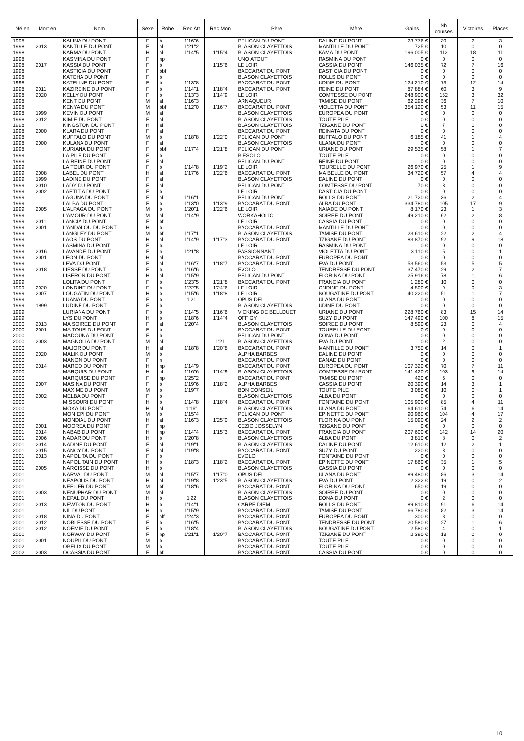| Né en | Mort en | Nom | Sexe | Robe | Rec Att | Rec Mon | Père | Mère | Gains | Nb courses | Victoires | Places |
| --- | --- | --- | --- | --- | --- | --- | --- | --- | --- | --- | --- | --- |
| 1998 | | KALINA DU PONT | F | b | 1'16"6 | | PELICAN DU PONT | DALINE DU PONT | 23 776 € | 30 | 2 | 3 |
| 1998 | 2013 | KANTILLE DU PONT | F | al | 1'21"2 | | BLASON CLAYETTOIS | MANTILLE DU PONT | 725 € | 10 | 0 | 0 |
| 1998 | | KARMA DU PONT | H | al | 1'14"5 | 1'15"4 | BLASON CLAYETTOIS | KAMA DU PONT | 196 005 € | 112 | 18 | 11 |
| 1998 | | KASMINA DU PONT | F | np | | | UNO ATOUT | RASMINA DU PONT | 0 € | 0 | 0 | 0 |
| 1998 | 2017 | KASSIA DU PONT | F | b | | 1'15"6 | LE LOIR | CASSIA DU PONT | 146 035 € | 72 | 7 | 16 |
| 1998 | | KASTICIA DU PONT | F | bbf | | | BACCARAT DU PONT | DASTICIA DU PONT | 0 € | 0 | 0 | 0 |
| 1998 | | KATCHA DU PONT | F | b | | | BLASON CLAYETTOIS | ROLLS DU PONT | 0 € | 0 | 0 | 0 |
| 1998 | | KATELINE DU PONT | F | b | 1'13"8 | | BACCARAT DU PONT | UDINE DU PONT | 124 210 € | 73 | 12 | 14 |
| 1998 | 2011 | KAZIREINE DU PONT | F | b | 1'14"1 | 1'18"4 | BACCARAT DU PONT | REINE DU PONT | 87 884 € | 60 | 3 | 9 |
| 1998 | 2020 | KELLY DU PONT | F | b | 1'13"3 | 1'14"9 | LE LOIR | COMTESSE DU PONT | 248 900 € | 152 | 3 | 32 |
| 1998 | | KENT DU PONT | M | al | 1'16"3 | | ARNAQUEUR | TAMISE DU PONT | 62 296 € | 36 | 7 | 10 |
| 1998 | | KENYA DU PONT | M | bbf | 1'12"0 | 1'16"7 | BACCARAT DU PONT | VIOLETTA DU PONT | 354 120 € | 53 | 11 | 15 |
| 1998 | 1999 | KEVIN DU PONT | M | al | | | BLASON CLAYETTOIS | EUROPEA DU PONT | 0 € | 0 | 0 | 0 |
| 1998 | 2012 | KIMIE DU PONT | F | al | | | BLASON CLAYETTOIS | TOUTE PILE | 0 € | 0 | 0 | 0 |
| 1998 | | KINGSTON DU PONT | H | al | | | BLASON CLAYETTOIS | TZIGANE DU PONT | 0 € | 7 | 0 | 0 |
| 1998 | 2000 | KLARA DU PONT | F | al | | | BACCARAT DU PONT | REINATA DU PONT | 0 € | 0 | 0 | 0 |
| 1998 | | KUFFALO DU PONT | M | b | 1'18"8 | 1'22"0 | PELICAN DU PONT | BUFFALO DU PONT | 6 185 € | 41 | 1 | 4 |
| 1998 | 2000 | KULANA DU PONT | F | al | | | BLASON CLAYETTOIS | ULANA DU PONT | 0 € | 0 | 0 | 0 |
| 1998 | | KURIANA DU PONT | F | bbf | 1'17"4 | 1'21"8 | PELICAN DU PONT | URIANE DU PONT | 29 535 € | 58 | 1 | 7 |
| 1999 | | LA PILE DU PONT | F | b | | | BIESOLO | TOUTE PILE | 0 € | 0 | 0 | 0 |
| 1999 | | LA REINE DU PONT | F | al | | | PELICAN DU PONT | REINE DU PONT | 0 € | 0 | 0 | 0 |
| 1999 | | LA TOUR DU PONT | F | b | 1'14"8 | 1'19"2 | LE LOIR | TOURELLE DU PONT | 26 970 € | 25 | 1 | 9 |
| 1999 | 2008 | LABEL DU PONT | H | al | 1'17"6 | 1'22"6 | BACCARAT DU PONT | MA BELLE DU PONT | 34 720 € | 57 | 4 | 4 |
| 1999 | 1999 | LADINE DU PONT | F | al | | | BLASON CLAYETTOIS | DALINE DU PONT | 0 € | 0 | 0 | 0 |
| 1999 | 2010 | LADY DU PONT | F | al | | | PELICAN DU PONT | COMTESSE DU PONT | 70 € | 3 | 0 | 0 |
| 1999 | 2002 | LAETITIA DU PONT | F | b | | | LE LOIR | DASTICIA DU PONT | 0 € | 0 | 0 | 0 |
| 1999 | | LAGUNA DU PONT | F | al | 1'16"1 | | PELICAN DU PONT | ROLLS DU PONT | 21 720 € | 36 | 2 | 4 |
| 1999 | | LALBA DU PONT | F | b | 1'13"0 | 1'13"9 | BACCARAT DU PONT | ALBA DU PONT | 334 780 € | 105 | 17 | 9 |
| 1999 | 2005 | L'ALPAGA DU PONT | M | b | 1'20"1 | 1'22"6 | LE LOIR | NAIADE DU PONT | 8 170 € | 23 | 1 | 3 |
| 1999 | | L'AMOUR DU PONT | M | al | 1'14"9 | | WORKAHOLIC | SOIREE DU PONT | 49 210 € | 62 | 2 | 8 |
| 1999 | 2011 | LANCIA DU PONT | F | bf | | | LE LOIR | CASSIA DU PONT | 0 € | 0 | 0 | 0 |
| 1999 | 2001 | L'ANDALOU DU PONT | H | b | | | BACCARAT DU PONT | MANTILLE DU PONT | 0 € | 0 | 0 | 0 |
| 1999 | | LANGLEY DU PONT | M | bf | 1'17"1 | | BLASON CLAYETTOIS | TAMISE DU PONT | 23 610 € | 22 | 2 | 4 |
| 1999 | | LAOS DU PONT | H | al | 1'14"9 | 1'17"3 | BACCARAT DU PONT | TZIGANE DU PONT | 83 870 € | 92 | 9 | 18 |
| 1999 | | LASMINA DU PONT | F | b | | | LE LOIR | RASMINA DU PONT | 0 € | 0 | 0 | 0 |
| 1999 | 2016 | LAVANDE DU PONT | F | n | 1'21"8 | | PASSIONNANT | VIOLETTA DU PONT | 3 110 € | 5 | 0 | 1 |
| 1999 | 2001 | LEON DU PONT | H | al | | | BACCARAT DU PONT | EUROPEA DU PONT | 0 € | 0 | 0 | 0 |
| 1999 | | LEVA DU PONT | F | al | 1'16"7 | 1'18"7 | BACCARAT DU PONT | EVA DU PONT | 53 560 € | 53 | 5 | 5 |
| 1999 | 2018 | LIESSE DU PONT | F | b | 1'16"6 | | EVOLO | TENDRESSE DU PONT | 37 470 € | 29 | 2 | 7 |
| 1999 | | LISERON DU PONT | H | al | 1'15"9 | | PELICAN DU PONT | FLORINA DU PONT | 25 916 € | 78 | 1 | 6 |
| 1999 | | LOLITA DU PONT | F | b | 1'23"5 | 1'21"8 | BACCARAT DU PONT | FRANCIA DU PONT | 1 280 € | 10 | 0 | 0 |
| 1999 | 2020 | LONDINE DU PONT | F | b | 1'22"5 | 1'24"6 | LE LOIR | ONDINE DU PONT | 4 500 € | 9 | 0 | 3 |
| 1999 | 2007 | LOUGATIN DU PONT | H | b | 1'15"6 | 1'18"8 | LE LOIR | NOUGATINE DU PONT | 40 220 € | 51 | 1 | 7 |
| 1999 | | LUANA DU PONT | F | b | 1'21 | | OPUS DEI | ULANA DU PONT | 0 € | 0 | 0 | 0 |
| 1999 | 1999 | LUDINE DU PONT | F | b | | | BLASON CLAYETTOIS | UDINE DU PONT | 0 € | 0 | 0 | 0 |
| 1999 | | LURIANA DU PONT | F | b | 1'14"5 | 1'16"6 | VICKING DE BELLOUET | URIANE DU PONT | 228 760 € | 83 | 15 | 14 |
| 1999 | | LYS DU PONT | H | b | 1'18"6 | 1'14"4 | OFF GY | SUZY DU PONT | 147 490 € | 100 | 8 | 15 |
| 2000 | 2013 | MA SOIREE DU PONT | F | al | 1'20"4 | | BLASON CLAYETTOIS | SOIREE DU PONT | 8 590 € | 23 | 0 | 4 |
| 2000 | 2001 | MA TOUR DU PONT | F | b | | | BACCARAT DU PONT | TOURELLE DU PONT | 0 € | 0 | 0 | 0 |
| 2000 | | MADOUNA DU PONT | F | b | | | PELICAN DU PONT | DONA DU PONT | 0 € | 0 | 0 | 0 |
| 2000 | 2003 | MAGNOLIA DU PONT | M | al | | 1'21 | BLASON CLAYETTOIS | EVA DU PONT | 0 € | 2 | 0 | 0 |
| 2000 | | MAJOR DU PONT | H | al | 1'18"8 | 1'20"8 | BACCARAT DU PONT | MANTILLE DU PONT | 3 750 € | 14 | 0 | 1 |
| 2000 | 2020 | MALIK DU PONT | M | b | | | ALPHA BARBES | DALINE DU PONT | 0 € | 0 | 0 | 0 |
| 2000 | | MANON DU PONT | F | n | | | BACCARAT DU PONT | DANAE DU PONT | 0 € | 0 | 0 | 0 |
| 2000 | 2014 | MARCO DU PONT | H | np | 1'14"9 | | BACCARAT DU PONT | EUROPEA DU PONT | 107 320 € | 70 | 7 | 11 |
| 2000 | | MARQUIS DU PONT | H | al | 1'16"6 | 1'14"9 | BLASON CLAYETTOIS | COMTESSE DU PONT | 141 420 € | 103 | 9 | 14 |
| 2000 | | MARQUISE DU PONT | F | np | 1'25"2 | | BACCARAT DU PONT | TAMISE DU PONT | 420 € | 6 | 0 | 0 |
| 2000 | 2007 | MASINA DU PONT | F | b | 1'19"6 | 1'18"2 | ALPHA BARBES | CASSIA DU PONT | 20 390 € | 14 | 3 | 1 |
| 2000 | | MAXIME DU PONT | M | b | 1'19"7 | | BON CONSEIL | TOUTE PILE | 3 080 € | 10 | 0 | 1 |
| 2000 | 2002 | MELBA DU PONT | F | b | | | BLASON CLAYETTOIS | ALBA DU PONT | 0 € | 0 | 0 | 0 |
| 2000 | | MISSOURI DU PONT | H | b | 1'14"8 | 1'18"4 | BACCARAT DU PONT | FONTAINE DU PONT | 105 900 € | 85 | 4 | 11 |
| 2000 | | MOKA DU PONT | H | al | 1'16" | | BLASON CLAYETTOIS | ULANA DU PONT | 64 610 € | 74 | 6 | 14 |
| 2000 | | MON EPI DU PONT | M | b | 1'15"4 | | PELICAN DU PONT | EPINETTE DU PONT | 90 960 € | 104 | 4 | 17 |
| 2000 | | MONDIAL DU PONT | H | al | 1'16"3 | 1'25"0 | BLASON CLAYETTOIS | FLORINA DU PONT | 15 090 € | 24 | 2 | 2 |
| 2000 | 2001 | MOOREA DU PONT | F | np | | | CEZIO JOSSELYN | TZIGANE DU PONT | 0 € | 0 | 0 | 0 |
| 2001 | 2014 | NABAB DU PONT | H | np | 1'14"4 | 1'15"3 | BACCARAT DU PONT | FRANCIA DU PONT | 207 600 € | 142 | 14 | 20 |
| 2001 | 2006 | NADAR DU PONT | H | b | 1'20"8 | | BLASON CLAYETTOIS | ALBA DU PONT | 3 810 € | 8 | 0 | 2 |
| 2001 | 2014 | NADINE DU PONT | F | al | 1'19"1 | | BLASON CLAYETTOIS | DALINE DU PONT | 12 610 € | 12 | 2 | 1 |
| 2001 | 2015 | NANCY DU PONT | F | al | 1'19"8 | | BACCARAT DU PONT | SUZY DU PONT | 220 € | 3 | 0 | 0 |
| 2001 | 2013 | NAPOLITA DU PONT | F | b | | | EVOLO | FONTAINE DU PONT | 0 € | 0 | 0 | 0 |
| 2001 | | NAPOLITAIN DU PONT | H | b | 1'18"3 | 1'18"2 | BACCARAT DU PONT | EPINETTE DU PONT | 17 860 € | 35 | 1 | 5 |
| 2001 | 2005 | NARCISSE DU PONT | H | b | | | BLASON CLAYETTOIS | CASSIA DU PONT | 0 € | 0 | 0 | 0 |
| 2001 | | NARVAL DU PONT | M | al | 1'15"7 | 1'17"0 | OPUS DEI | ULANA DU PONT | 89 480 € | 86 | 3 | 14 |
| 2001 | | NEAPOLIS DU PONT | H | al | 1'19"8 | 1'23"5 | BLASON CLAYETTOIS | EVA DU PONT | 2 322 € | 19 | 0 | 2 |
| 2001 | | NEFLIER DU PONT | M | bf | 1'18"6 | | BACCARAT DU PONT | FLORINA DU PONT | 650 € | 19 | 0 | 0 |
| 2001 | 2003 | NENUPHAR DU PONT | M | al | | | BLASON CLAYETTOIS | SOIREE DU PONT | 0 € | 0 | 0 | 0 |
| 2001 | | NEPAL DU PONT | H | b | 1'22 | | BLASON CLAYETTOIS | DONA DU PONT | 0 € | 2 | 0 | 0 |
| 2001 | 2013 | NEWTON DU PONT | H | b | 1'14"1 | | CARPE DIEM | ROLLS DU PONT | 89 810 € | 91 | 6 | 14 |
| 2001 | | NIL DU PONT | H | n | 1'15"9 | | BACCARAT DU PONT | TAMISE DU PONT | 66 780 € | 82 | 3 | 14 |
| 2001 | 2018 | NINA DU PONT | F | alf | 1'24"3 | | BACCARAT DU PONT | EUROPEA DU PONT | 300 € | 8 | 0 | 0 |
| 2001 | 2012 | NOBLESSE DU PONT | F | b | 1'16"5 | | BACCARAT DU PONT | TENDRESSE DU PONT | 20 580 € | 27 | 1 | 6 |
| 2001 | 2012 | NOEMIE DU PONT | F | b | 1'18"4 | | BLASON CLAYETTOIS | NOUGATINE DU PONT | 2 580 € | 4 | 0 | 1 |
| 2001 | | NORWAY DU PONT | F | np | 1'21"1 | 1'20"7 | BACCARAT DU PONT | TZIGANE DU PONT | 2 390 € | 13 | 0 | 0 |
| 2001 | 2001 | NOUPIL DU PONT | M | b | | | BACCARAT DU PONT | TOUTE PILE | 0 € | 0 | 0 | 0 |
| 2002 | | OBELIX DU PONT | M | b | | | BACCARAT DU PONT | TOUTE PILE | 0 € | 0 | 0 | 0 |
| 2002 | 2003 | OCASSIA DU PONT | F | bf | | | BACCARAT DU PONT | CASSIA DU PONT | 0 € | 0 | 0 | 0 |
10